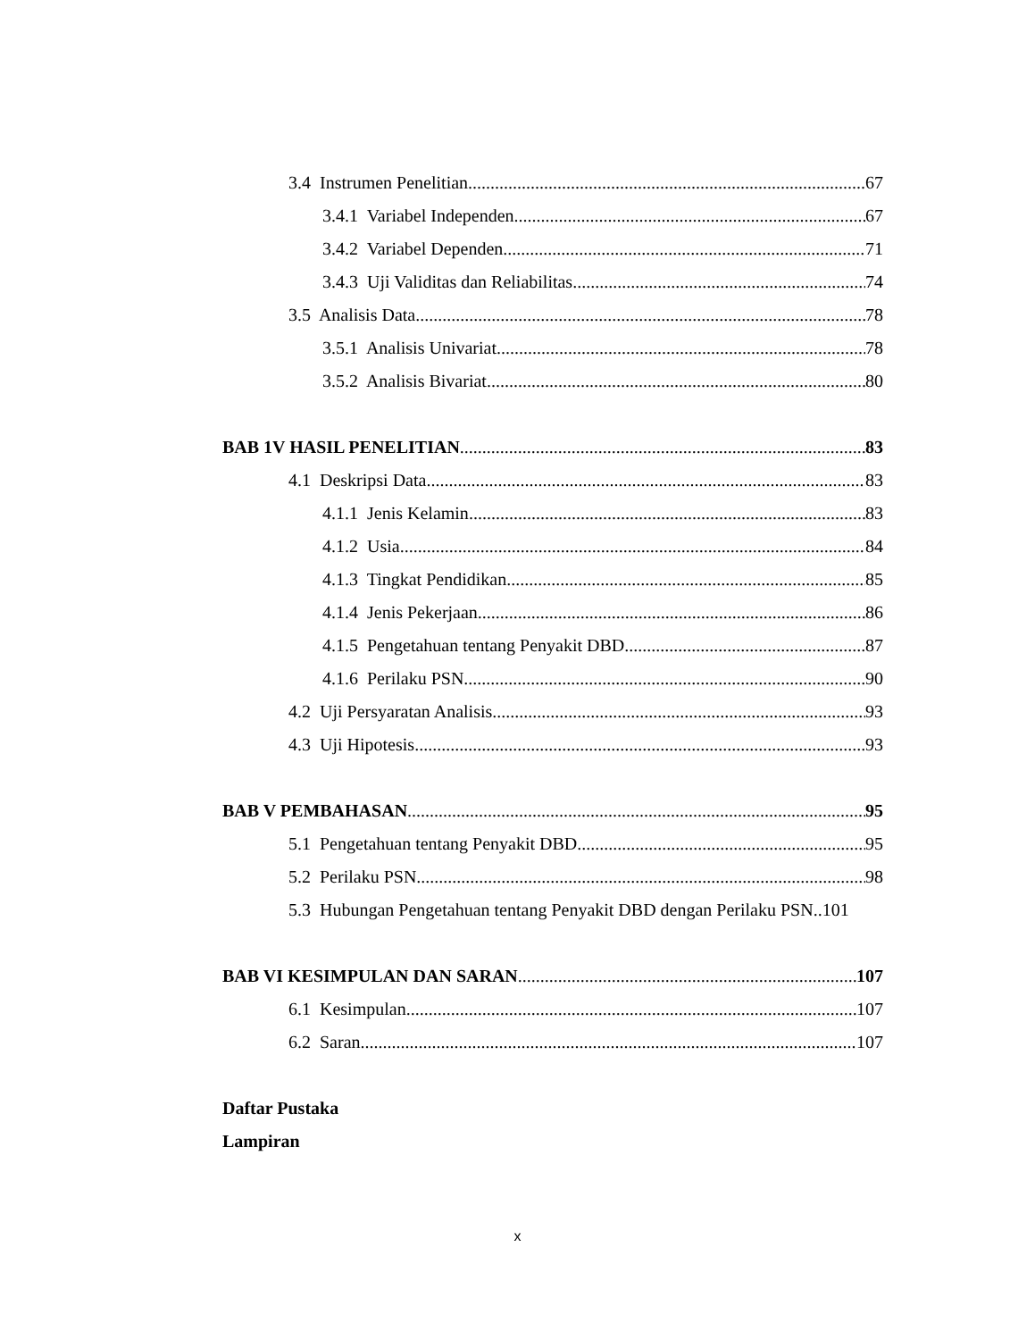3.4 Instrumen Penelitian 67
3.4.1 Variabel Independen 67
3.4.2 Variabel Dependen 71
3.4.3 Uji Validitas dan Reliabilitas 74
3.5 Analisis Data 78
3.5.1 Analisis Univariat 78
3.5.2 Analisis Bivariat 80
BAB 1V HASIL PENELITIAN 83
4.1 Deskripsi Data 83
4.1.1 Jenis Kelamin 83
4.1.2 Usia 84
4.1.3 Tingkat Pendidikan 85
4.1.4 Jenis Pekerjaan 86
4.1.5 Pengetahuan tentang Penyakit DBD 87
4.1.6 Perilaku PSN 90
4.2 Uji Persyaratan Analisis 93
4.3 Uji Hipotesis 93
BAB V PEMBAHASAN 95
5.1 Pengetahuan tentang Penyakit DBD 95
5.2 Perilaku PSN 98
5.3 Hubungan Pengetahuan tentang Penyakit DBD dengan Perilaku PSN..101
BAB VI KESIMPULAN DAN SARAN 107
6.1 Kesimpulan 107
6.2 Saran 107
Daftar Pustaka
Lampiran
x